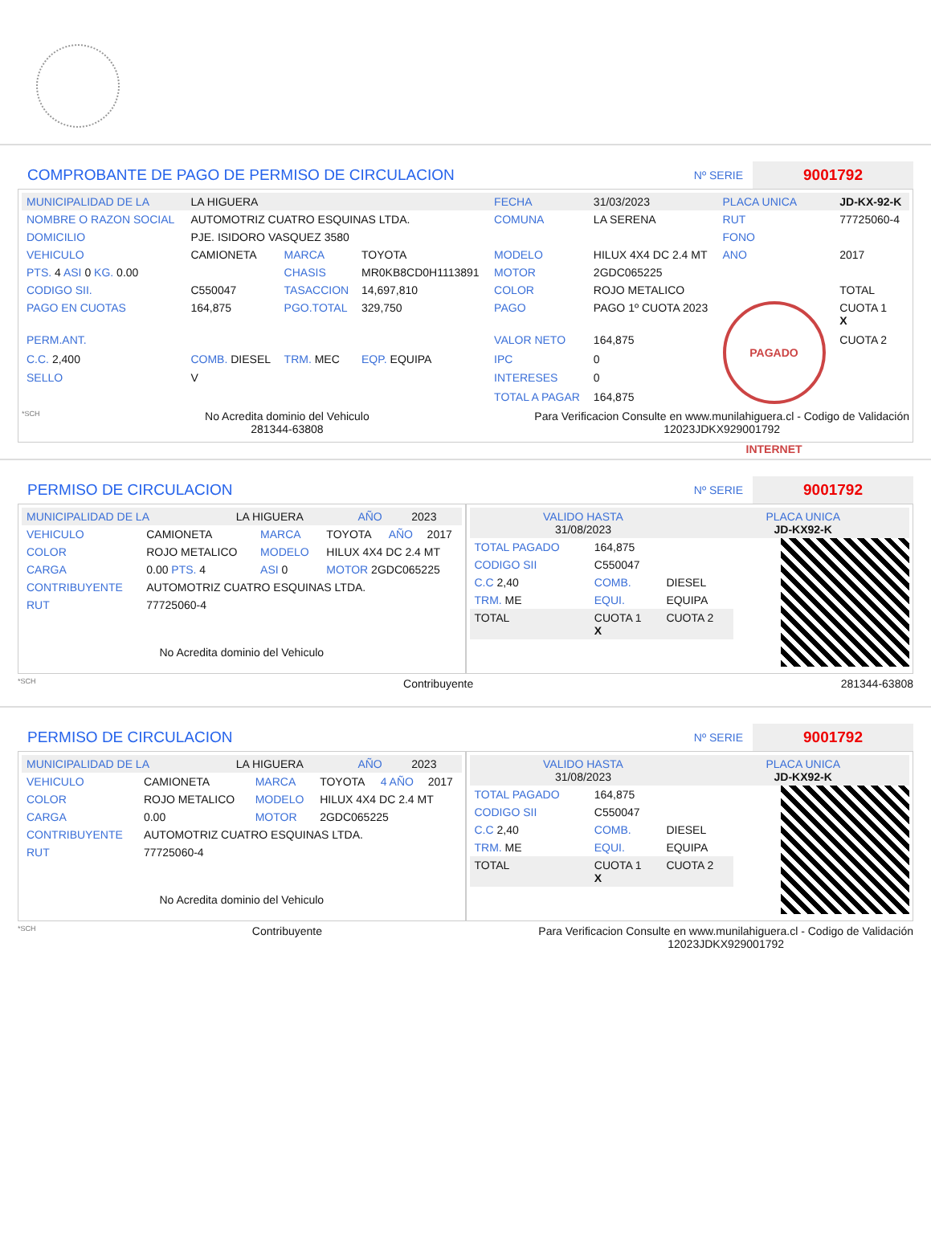COMPROBANTE DE PAGO DE PERMISO DE CIRCULACION
Nº SERIE
9001792
| MUNICIPALIDAD DE LA | LA HIGUERA | | | FECHA | 31/03/2023 | PLACA UNICA | JD-KX-92-K |
| NOMBRE O RAZON SOCIAL | AUTOMOTRIZ CUATRO ESQUINAS LTDA. | | | COMUNA | LA SERENA | RUT | 77725060-4 |
| DOMICILIO | PJE. ISIDORO VASQUEZ 3580 | | | | | FONO | |
| VEHICULO | CAMIONETA | MARCA | TOYOTA | MODELO | HILUX 4X4 DC 2.4 MT | ANO | 2017 |
| PTS. 4 ASI 0 KG. 0.00 | | CHASIS | MR0KB8CD0H1113891 | MOTOR | 2GDC065225 | | |
| CODIGO SII. | C550047 | TASACCION | 14,697,810 | COLOR | ROJO METALICO | | TOTAL |
| PAGO EN CUOTAS | 164,875 | PGO.TOTAL | 329,750 | PAGO | PAGO 1º CUOTA 2023 | PAGADO INTERNET | CUOTA 1 X |
| PERM.ANT. | | | | VALOR NETO | 164,875 | | CUOTA 2 |
| C.C. 2,400 | COMB. DIESEL | TRM. MEC | EQP. EQUIPA | IPC | 0 | | |
| SELLO | V | | | INTERESES | 0 | | |
| | | | | TOTAL A PAGAR | 164,875 | | |
*SCH No Acredita dominio del Vehiculo
281344-63808 Para Verificacion Consulte en www.munilahiguera.cl - Codigo de Validación
12023JDKX929001792
PERMISO DE CIRCULACION
Nº SERIE
9001792
| MUNICIPALIDAD DE LA | LA HIGUERA | AÑO | 2023 |
| VEHICULO | CAMIONETA | MARCA | TOYOTA | AÑO | 2017 |
| COLOR | ROJO METALICO | MODELO | HILUX 4X4 DC 2.4 MT | | |
| CARGA | 0.00 PTS. 4 | ASI 0 | MOTOR 2GDC065225 | | |
| CONTRIBUYENTE | AUTOMOTRIZ CUATRO ESQUINAS LTDA. | | | | |
| RUT | 77725060-4 | | | | |
No Acredita dominio del Vehiculo
| VALIDO HASTA 31/08/2023 | PLACA UNICA JD-KX92-K |
| TOTAL PAGADO | 164,875 | |
| CODIGO SII | C550047 | |
| C.C 2,40 | COMB. | DIESEL |
| TRM. ME | EQUI. | EQUIPA |
| TOTAL | CUOTA 1 X | CUOTA 2 |
*SCH Contribuyente 281344-63808
PERMISO DE CIRCULACION
Nº SERIE
9001792
| MUNICIPALIDAD DE LA | LA HIGUERA | AÑO | 2023 |
| VEHICULO | CAMIONETA | MARCA | TOYOTA | 4 AÑO | 2017 |
| COLOR | ROJO METALICO | MODELO | HILUX 4X4 DC 2.4 MT | | |
| CARGA | 0.00 | MOTOR | 2GDC065225 | | |
| CONTRIBUYENTE | AUTOMOTRIZ CUATRO ESQUINAS LTDA. | | | | |
| RUT | 77725060-4 | | | | |
No Acredita dominio del Vehiculo
| VALIDO HASTA 31/08/2023 | PLACA UNICA JD-KX92-K |
| TOTAL PAGADO | 164,875 | |
| CODIGO SII | C550047 | |
| C.C 2,40 | COMB. | DIESEL |
| TRM. ME | EQUI. | EQUIPA |
| TOTAL | CUOTA 1 X | CUOTA 2 |
*SCH Contribuyente Para Verificacion Consulte en www.munilahiguera.cl - Codigo de Validación
12023JDKX929001792